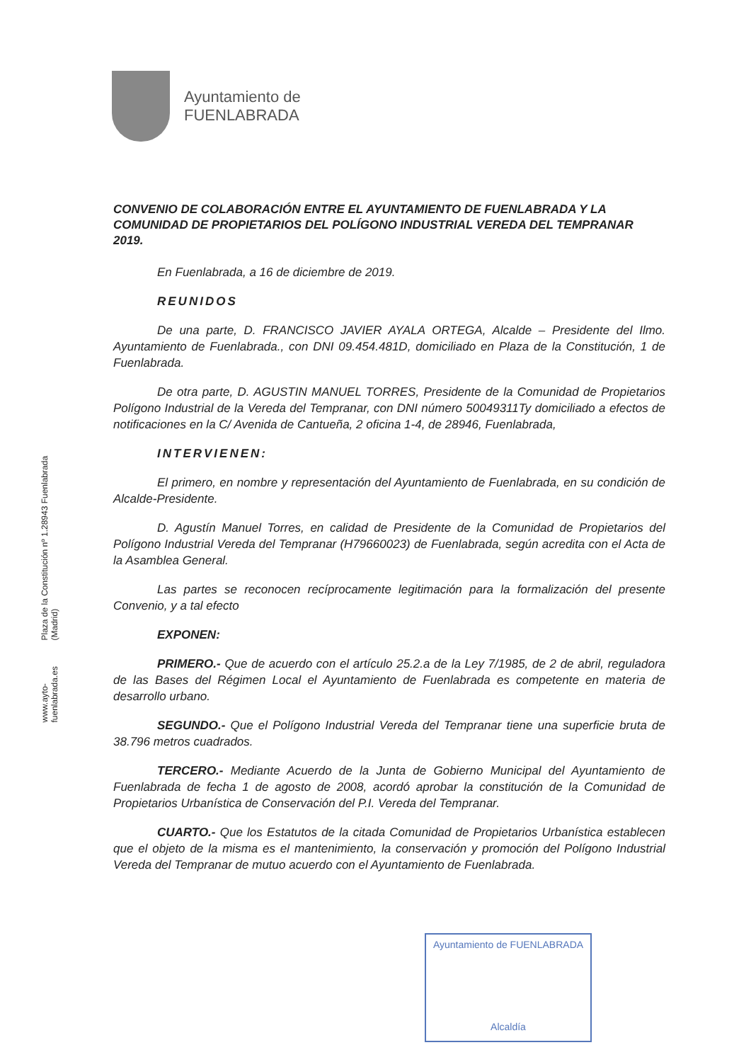Plaza de la Constitución nº 1.28943 Fuenlabrada (Madrid)
www.ayto-fuenlabrada.es
Ayuntamiento de
FUENLABRADA
CONVENIO DE COLABORACIÓN ENTRE EL AYUNTAMIENTO DE FUENLABRADA Y LA COMUNIDAD DE PROPIETARIOS DEL POLÍGONO INDUSTRIAL VEREDA DEL TEMPRANAR 2019.
En Fuenlabrada, a 16 de diciembre de 2019.
REUNIDOS
De una parte, D. FRANCISCO JAVIER AYALA ORTEGA, Alcalde – Presidente del Ilmo. Ayuntamiento de Fuenlabrada., con DNI 09.454.481D, domiciliado en Plaza de la Constitución, 1 de Fuenlabrada.
De otra parte, D. AGUSTIN MANUEL TORRES, Presidente de la Comunidad de Propietarios Polígono Industrial de la Vereda del Tempranar, con DNI número 50049311Ty domiciliado a efectos de notificaciones en la C/ Avenida de Cantueña, 2 oficina 1-4, de 28946, Fuenlabrada,
INTERVIENEN:
El primero, en nombre y representación del Ayuntamiento de Fuenlabrada, en su condición de Alcalde-Presidente.
D. Agustín Manuel Torres, en calidad de Presidente de la Comunidad de Propietarios del Polígono Industrial Vereda del Tempranar (H79660023) de Fuenlabrada, según acredita con el Acta de la Asamblea General.
Las partes se reconocen recíprocamente legitimación para la formalización del presente Convenio, y a tal efecto
EXPONEN:
PRIMERO.- Que de acuerdo con el artículo 25.2.a de la Ley 7/1985, de 2 de abril, reguladora de las Bases del Régimen Local el Ayuntamiento de Fuenlabrada es competente en materia de desarrollo urbano.
SEGUNDO.- Que el Polígono Industrial Vereda del Tempranar tiene una superficie bruta de 38.796 metros cuadrados.
TERCERO.- Mediante Acuerdo de la Junta de Gobierno Municipal del Ayuntamiento de Fuenlabrada de fecha 1 de agosto de 2008, acordó aprobar la constitución de la Comunidad de Propietarios Urbanística de Conservación del P.I. Vereda del Tempranar.
CUARTO.- Que los Estatutos de la citada Comunidad de Propietarios Urbanística establecen que el objeto de la misma es el mantenimiento, la conservación y promoción del Polígono Industrial Vereda del Tempranar de mutuo acuerdo con el Ayuntamiento de Fuenlabrada.
Ayuntamiento de FUENLABRADA
Alcaldía